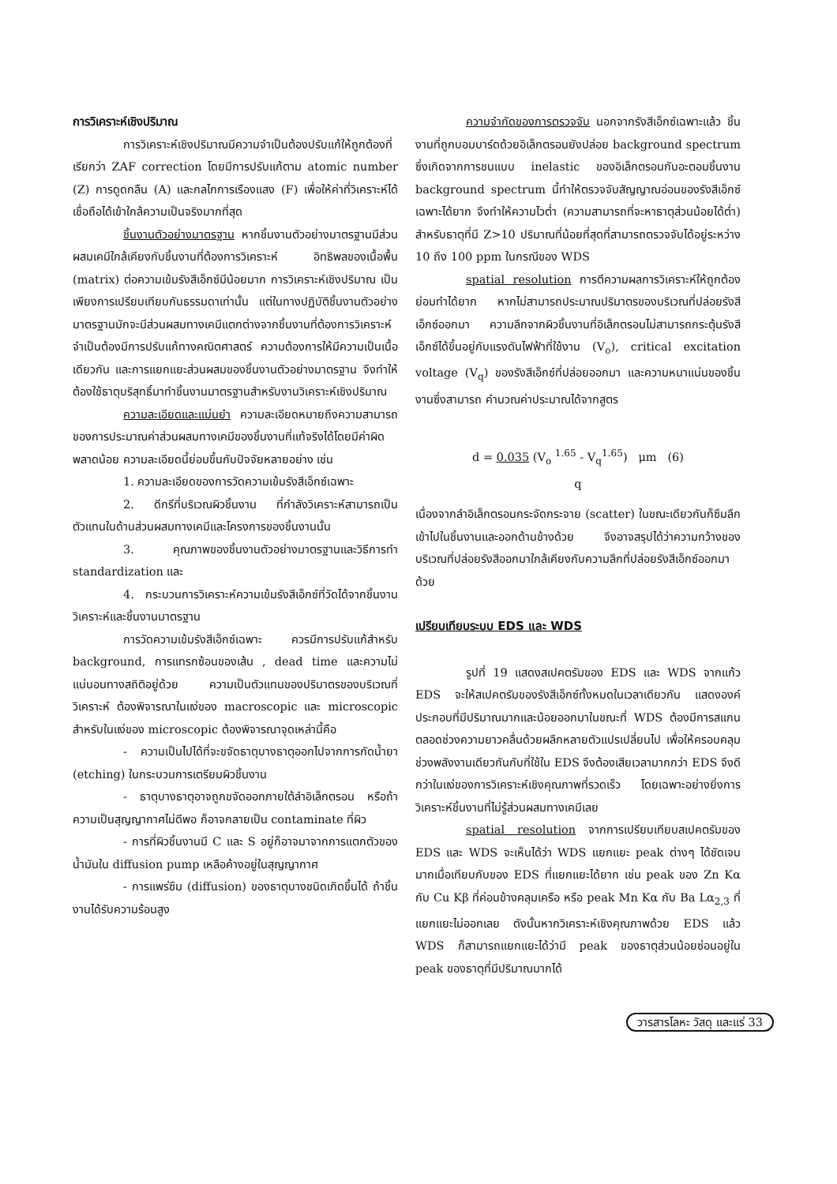การวิเคราะห์เชิงปริมาณ
การวิเคราะห์เชิงปริมาณมีความจำเป็นต้องปรับแก้ให้ถูกต้องที่เรียกว่า ZAF correction โดยมีการปรับแก้ตาม atomic number (Z) การดูดกลืน (A) และกลไกการเรืองแสง (F) เพื่อให้ค่าที่วิเคราะห์ได้เชื่อถือได้เข้าใกล้ความเป็นจริงมากที่สุด
ชิ้นงานตัวอย่างมาตรฐาน หากชิ้นงานตัวอย่างมาตรฐานมีส่วนผสมเคมีใกล้เคียงกับชิ้นงานที่ต้องการวิเคราะห์ อิทธิพลของเนื้อพื้น (matrix) ต่อความเข้มรังสีเอ็กซ์มีน้อยมาก การวิเคราะห์เชิงปริมาณ เป็นเพียงการเปรียบเทียบกันธรรมดาเท่านั้น แต่ในทางปฏิบัติชิ้นงานตัวอย่างมาตรฐานมักจะมีส่วนผสมทางเคมีแตกต่างจากชิ้นงานที่ต้องการวิเคราะห์ จำเป็นต้องมีการปรับแก้ทางคณิตศาสตร์ ความต้องการให้มีความเป็นเนื้อเดียวกัน และการแยกแยะส่วนผสมของชิ้นงานตัวอย่างมาตรฐาน จึงทำให้ต้องใช้ธาตุบริสุทธิ์มาทำชิ้นงานมาตรฐานสำหรับงานวิเคราะห์เชิงปริมาณ
ความละเอียดและแม่นยำ ความละเอียดหมายถึงความสามารถ ของการประมาณค่าส่วนผสมทางเคมีของชิ้นงานที่แท้จริงได้โดยมีค่าผิดพลาดน้อย ความละเอียดนี้ย่อมขึ้นกับปัจจัยหลายอย่าง เช่น
1. ความละเอียดของการวัดความเข้มรังสีเอ็กซ์เฉพาะ
2. ดีกรีที่บริเวณผิวชิ้นงาน ที่กำลังวิเคราะห์สามารถเป็นตัวแทนในด้านส่วนผสมทางเคมีและโครงการของชิ้นงานนั้น
3. คุณภาพของชิ้นงานตัวอย่างมาตรฐานและวิธีการทำ standardization และ
4. กระบวนการวิเคราะห์ความเข้มรังสีเอ็กซ์ที่วัดได้จากชิ้นงานวิเคราะห์และชิ้นงานมาตรฐาน
การวัดความเข้มรังสีเอ็กซ์เฉพาะ ควรมีการปรับแก้สำหรับ background, การแทรกซ้อนของเส้น , dead time และความไม่แน่นอนทางสถิติอยู่ด้วย ความเป็นตัวแทนของปริมาตรของบริเวณที่วิเคราะห์ ต้องพิจารณาในแง่ของ macroscopic และ microscopic สำหรับในแง่ของ microscopic ต้องพิจารณาจุดเหล่านี้คือ
- ความเป็นไปได้ที่จะขจัดธาตุบางธาตุออกไปจากการกัดน้ำยา (etching) ในกระบวนการเตรียมผิวชิ้นงาน
- ธาตุบางธาตุอาจถูกขจัดออกภายใต้ลำอิเล็กตรอน หรือถ้าความเป็นสุญญากาศไม่ดีพอ ก็อาจกลายเป็น contaminate ที่ผิว
- การที่ผิวชิ้นงานมี C และ S อยู่ก็อาจมาจากการแตกตัวของน้ำมันใน diffusion pump เหลือค้างอยู่ในสุญญากาศ
- การแพร่ซึม (diffusion) ของธาตุบางชนิดเกิดขึ้นได้ ถ้าชิ้นงานได้รับความร้อนสูง
ความจำกัดของการตรวจจับ นอกจากรังสีเอ็กซ์เฉพาะแล้ว ชิ้นงานที่ถูกบอมบาร์ดด้วยอิเล็กตรอนยังปล่อย background spectrum ซึ่งเกิดจากการชนแบบ inelastic ของอิเล็กตรอนกับอะตอมชิ้นงาน background spectrum นี้ทำให้ตรวจจับสัญญาณอ่อนของรังสีเอ็กซ์เฉพาะได้ยาก จึงทำให้ความไวต่ำ (ความสามารถที่จะหาธาตุส่วนน้อยได้ต่ำ) สำหรับธาตุที่มี Z>10 ปริมาณที่น้อยที่สุดที่สามารถตรวจจับได้อยู่ระหว่าง 10 ถึง 100 ppm ในกรณีของ WDS
spatial resolution การตีความผลการวิเคราะห์ให้ถูกต้องย่อมทำได้ยาก หากไม่สามารถประมาณปริมาตรของบริเวณที่ปล่อยรังสีเอ็กซ์ออกมา ความลึกจากผิวชิ้นงานที่อิเล็กตรอนไม่สามารถกระตุ้นรังสีเอ็กซ์ได้ขึ้นอยู่กับแรงดันไฟฟ้าที่ใช้งาน (V<sub>o</sub>), critical excitation voltage (V<sub>q</sub>) ของรังสีเอ็กซ์ที่ปล่อยออกมา และความหนาแน่นของชิ้นงานซึ่งสามารถ คำนวณค่าประมาณได้จากสูตร
d = 0.035 (V<sub>o</sub> <sup>1.65</sup> - V<sub>q</sub><sup>1.65</sup>) μm (6)
q
เนื่องจากลำอิเล็กตรอนกระจัดกระจาย (scatter) ในขณะเดียวกันก็ซึมลึกเข้าไปในชิ้นงานและออกด้านข้างด้วย จึงอาจสรุปได้ว่าความกว้างของบริเวณที่ปล่อยรังสีออกมาใกล้เคียงกับความลึกที่ปล่อยรังสีเอ็กซ์ออกมาด้วย
เปรียบเทียบระบบ EDS และ WDS
รูปที่ 19 แสดงสเปคตรัมของ EDS และ WDS จากแก้ว EDS จะให้สเปคตรัมของรังสีเอ็กซ์ทั้งหมดในเวลาเดียวกัน แสดงองค์ประกอบที่มีปริมาณมากและน้อยออกมาในขณะที่ WDS ต้องมีการสแกนตลอดช่วงความยาวคลื่นด้วยผลึกหลายตัวแปรเปลี่ยนไป เพื่อให้ครอบคลุมช่วงพลังงานเดียวกันกับที่ใช้ใน EDS จึงต้องเสียเวลามากกว่า EDS จึงดีกว่าในแง่ของการวิเคราะห์เชิงคุณภาพที่รวดเร็ว โดยเฉพาะอย่างยิ่งการวิเคราะห์ชิ้นงานที่ไม่รู้ส่วนผสมทางเคมีเลย
spatial resolution จากการเปรียบเทียบสเปคตรัมของ EDS และ WDS จะเห็นได้ว่า WDS แยกแยะ peak ต่างๆ ได้ชัดเจนมากเมื่อเทียบกับของ EDS ที่แยกแยะได้ยาก เช่น peak ของ Zn Kα กับ Cu Kβ ที่ค่อนข้างคลุมเครือ หรือ peak Mn Kα กับ Ba Lα<sub>2,3</sub> ที่แยกแยะไม่ออกเลย ดังนั้นหากวิเคราะห์เชิงคุณภาพด้วย EDS แล้ว WDS ก็สามารถแยกแยะได้ว่ามี peak ของธาตุส่วนน้อยซ่อนอยู่ใน peak ของธาตุที่มีปริมาณมากได้
วารสารโลหะ วัสดุ และแร่ 33